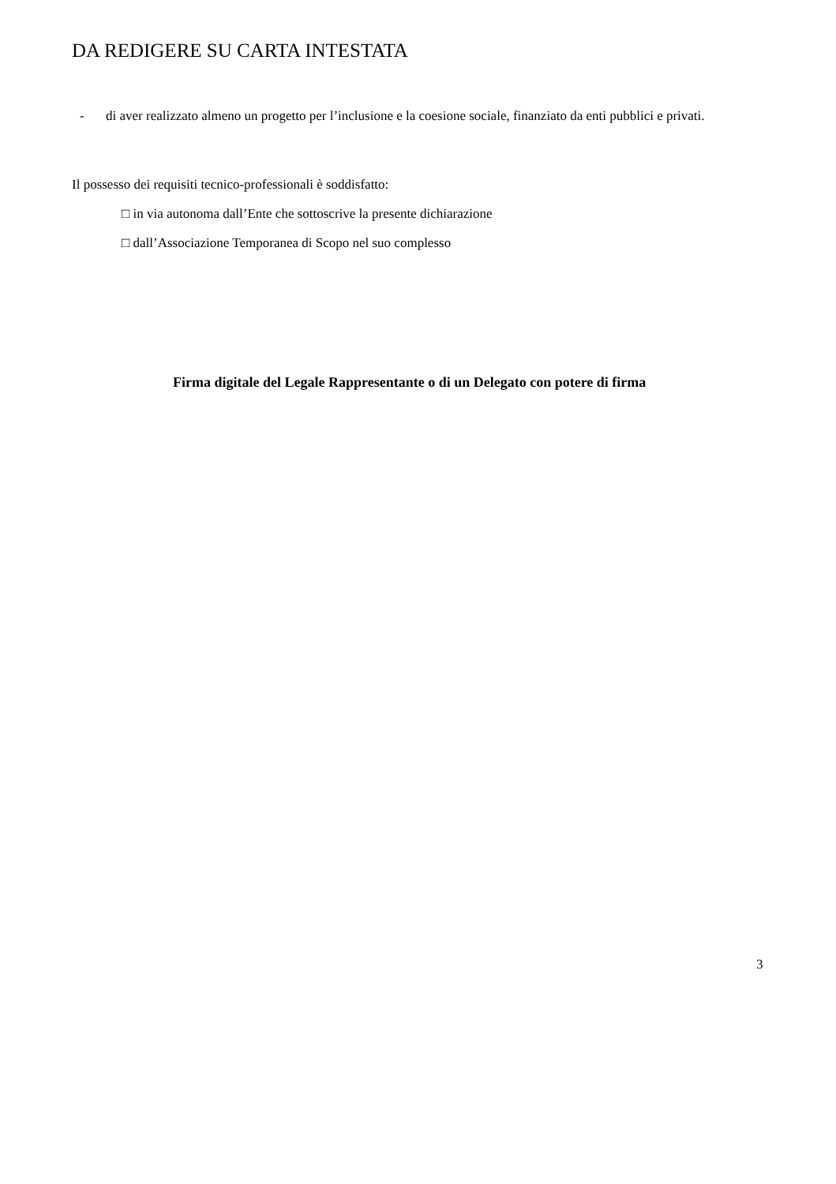DA REDIGERE SU CARTA INTESTATA
- di aver realizzato almeno un progetto per l’inclusione e la coesione sociale, finanziato da enti pubblici e privati.
Il possesso dei requisiti tecnico-professionali è soddisfatto:
□ in via autonoma dall’Ente che sottoscrive la presente dichiarazione
□ dall’Associazione Temporanea di Scopo nel suo complesso
Firma digitale del Legale Rappresentante o di un Delegato con potere di firma
3